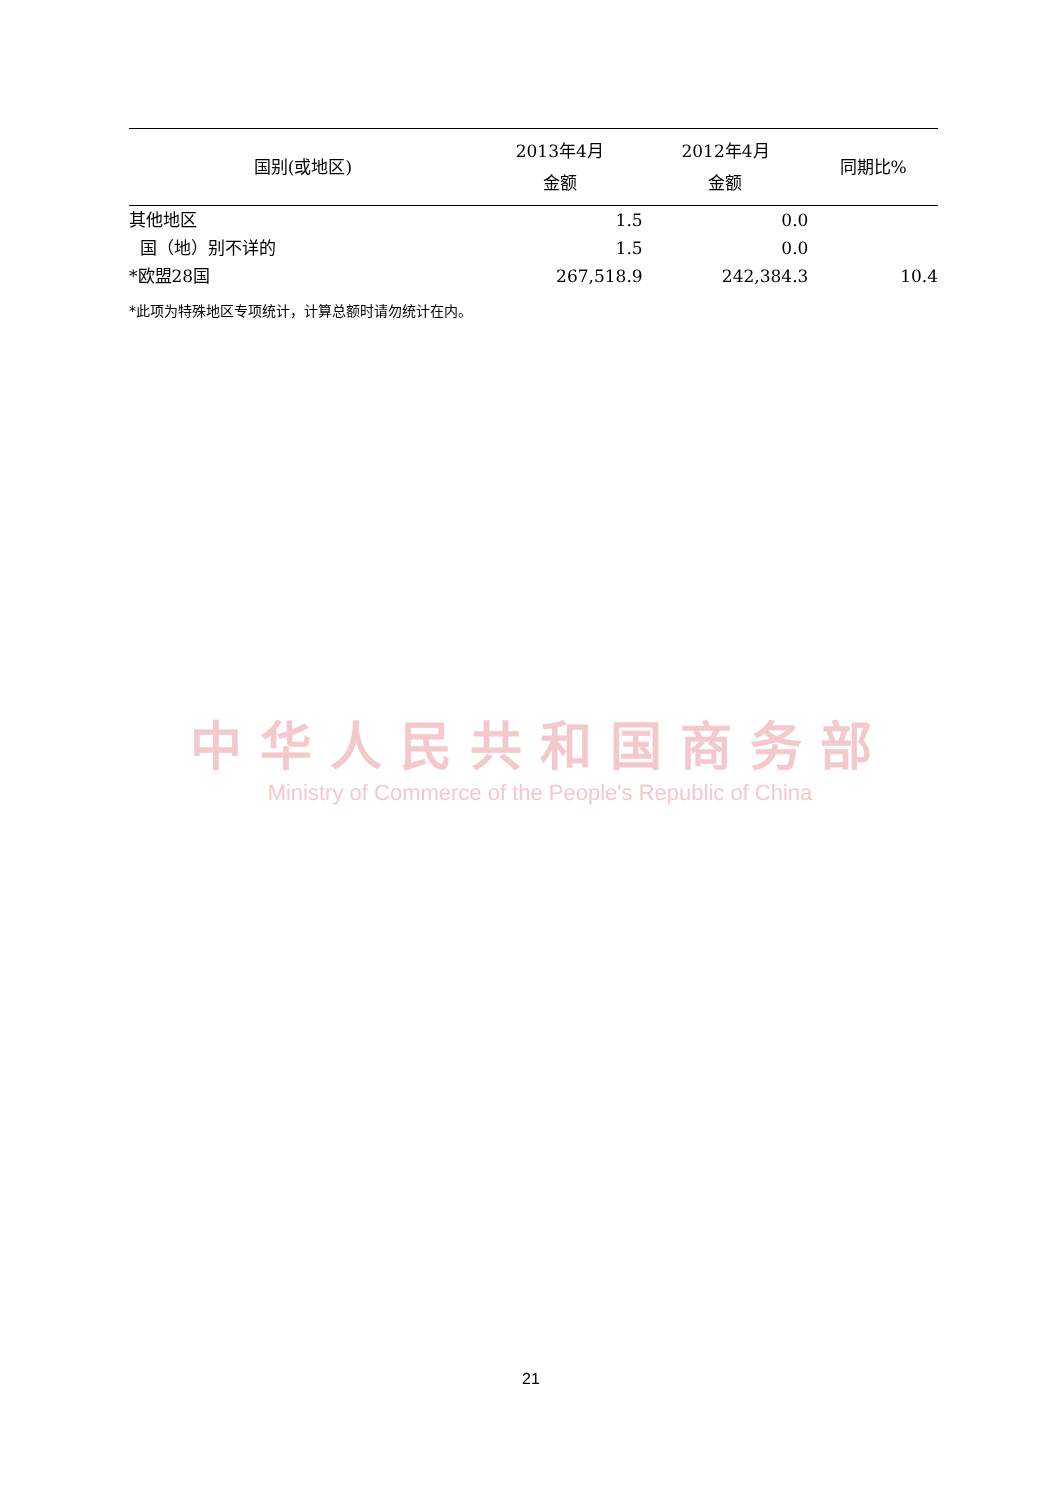| 国别(或地区) | 2013年4月 金额 | 2012年4月 金额 | 同期比% |
| --- | --- | --- | --- |
| 其他地区 | 1.5 | 0.0 | |
| 国（地）别不详的 | 1.5 | 0.0 | |
| *欧盟28国 | 267,518.9 | 242,384.3 | 10.4 |
*此项为特殊地区专项统计，计算总额时请勿统计在内。
中华人民共和国商务部
Ministry of Commerce of the People's Republic of China
21